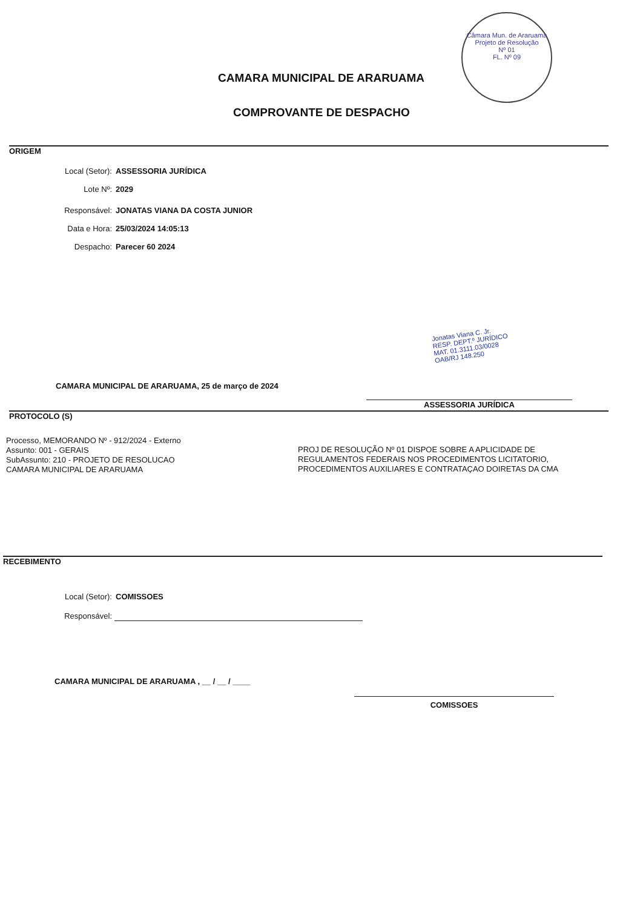Câmara Mun. de Araruama
Projeto de Resolução
Nº 01
FL. Nº 09
CAMARA MUNICIPAL DE ARARUAMA
COMPROVANTE DE DESPACHO
ORIGEM
Local (Setor): ASSESSORIA JURÍDICA
Lote Nº: 2029
Responsável: JONATAS VIANA DA COSTA JUNIOR
Data e Hora: 25/03/2024 14:05:13
Despacho: Parecer 60 2024
Jonatas Viana C. Jr.
RESP. DEPT.º JURÍDICO
MAT. 01.3111.03/0028
OAB/RJ 148.250
CAMARA MUNICIPAL DE ARARUAMA, 25 de março de 2024
ASSESSORIA JURÍDICA
PROTOCOLO (S)
Processo, MEMORANDO Nº - 912/2024 - Externo
Assunto: 001 - GERAIS
SubAssunto: 210 - PROJETO DE RESOLUCAO
CAMARA MUNICIPAL DE ARARUAMA
PROJ DE RESOLUÇÃO Nº 01 DISPOE SOBRE A APLICIDADE DE REGULAMENTOS FEDERAIS NOS PROCEDIMENTOS LICITATORIO, PROCEDIMENTOS AUXILIARES E CONTRATAÇAO DOIRETAS DA CMA
RECEBIMENTO
Local (Setor): COMISSOES
Responsável:
CAMARA MUNICIPAL DE ARARUAMA , __ / __ / ____
COMISSOES